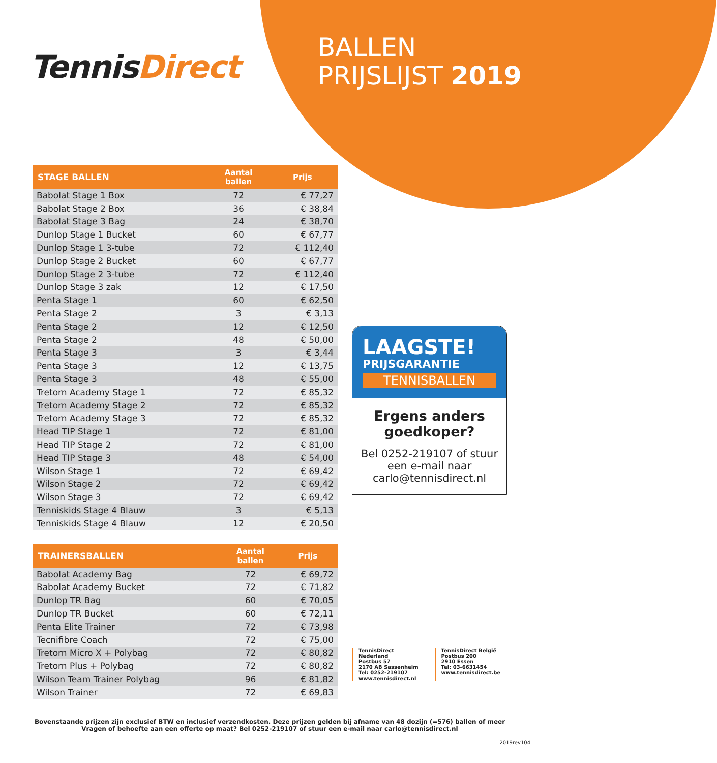TennisDirect
BALLEN
PRIJSLIJST 2019
| STAGE BALLEN | Aantal ballen | Prijs |
| --- | --- | --- |
| Babolat Stage 1 Box | 72 | € 77,27 |
| Babolat Stage 2 Box | 36 | € 38,84 |
| Babolat Stage 3 Bag | 24 | € 38,70 |
| Dunlop Stage 1 Bucket | 60 | € 67,77 |
| Dunlop Stage 1 3-tube | 72 | € 112,40 |
| Dunlop Stage 2 Bucket | 60 | € 67,77 |
| Dunlop Stage 2 3-tube | 72 | € 112,40 |
| Dunlop Stage 3 zak | 12 | € 17,50 |
| Penta Stage 1 | 60 | € 62,50 |
| Penta Stage 2 | 3 | € 3,13 |
| Penta Stage 2 | 12 | € 12,50 |
| Penta Stage 2 | 48 | € 50,00 |
| Penta Stage 3 | 3 | € 3,44 |
| Penta Stage 3 | 12 | € 13,75 |
| Penta Stage 3 | 48 | € 55,00 |
| Tretorn Academy Stage 1 | 72 | € 85,32 |
| Tretorn Academy Stage 2 | 72 | € 85,32 |
| Tretorn Academy Stage 3 | 72 | € 85,32 |
| Head TIP Stage 1 | 72 | € 81,00 |
| Head TIP Stage 2 | 72 | € 81,00 |
| Head TIP Stage 3 | 48 | € 54,00 |
| Wilson Stage 1 | 72 | € 69,42 |
| Wilson Stage 2 | 72 | € 69,42 |
| Wilson Stage 3 | 72 | € 69,42 |
| Tenniskids Stage 4 Blauw | 3 | € 5,13 |
| Tenniskids Stage 4 Blauw | 12 | € 20,50 |
| TRAINERSBALLEN | Aantal ballen | Prijs |
| --- | --- | --- |
| Babolat Academy Bag | 72 | € 69,72 |
| Babolat Academy Bucket | 72 | € 71,82 |
| Dunlop TR Bag | 60 | € 70,05 |
| Dunlop TR Bucket | 60 | € 72,11 |
| Penta Elite Trainer | 72 | € 73,98 |
| Tecnifibre Coach | 72 | € 75,00 |
| Tretorn Micro X + Polybag | 72 | € 80,82 |
| Tretorn Plus + Polybag | 72 | € 80,82 |
| Wilson Team Trainer Polybag | 96 | € 81,82 |
| Wilson Trainer | 72 | € 69,83 |
LAAGSTE!
PRIJSGARANTIE
TENNISBALLEN
Ergens anders goedkoper?
Bel 0252-219107 of stuur een e-mail naar carlo@tennisdirect.nl
TennisDirect Nederland
Postbus 57
2170 AB Sassenheim
Tel: 0252-219107
www.tennisdirect.nl
TennisDirect België
Postbus 200
2910 Essen
Tel: 03-6631454
www.tennisdirect.be
Bovenstaande prijzen zijn exclusief BTW en inclusief verzendkosten. Deze prijzen gelden bij afname van 48 dozijn (=576) ballen of meer
Vragen of behoefte aan een offerte op maat? Bel 0252-219107 of stuur een e-mail naar carlo@tennisdirect.nl
2019rev104